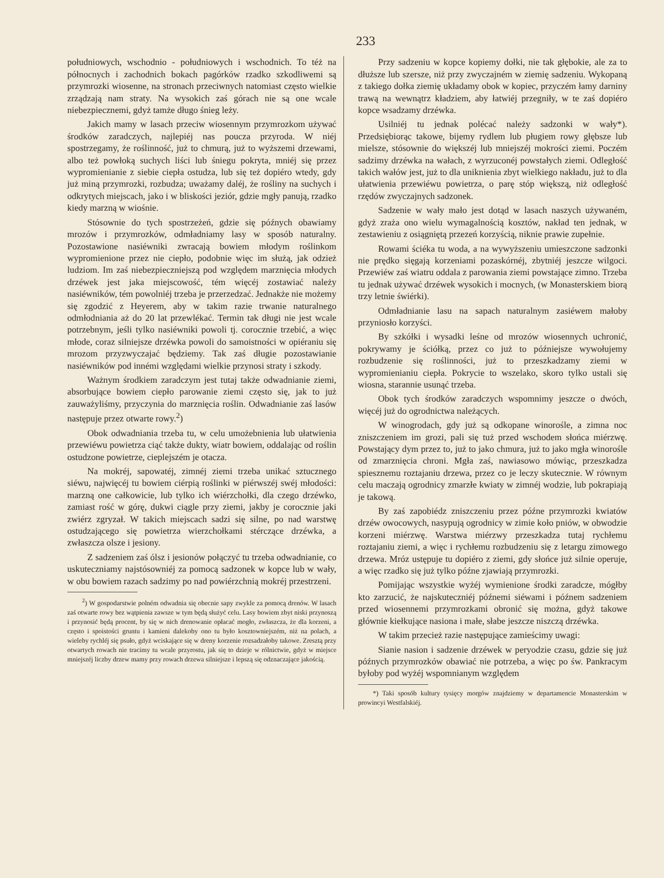233
południowych, wschodnio - południowych i wschodnich. To téż na północnych i zachodnich bokach pagórków rzadko szkodliwemi są przymrozki wiosenne, na stronach przeciwnych natomiast często wielkie zrządzają nam straty. Na wysokich zaś górach nie są one wcale niebezpiecznemi, gdyż tamże długo śnieg leży.
Jakich mamy w lasach przeciw wiosennym przymrozkom używać środków zaradczych, najlepiéj nas poucza przyroda. W niéj spostrzegamy, że roślinność, już to chmurą, już to wyższemi drzewami, albo też powłoką suchych liści lub śniegu pokryta, mniéj się przez wypromienianie z siebie ciepła ostudza, lub się też dopiéro wtedy, gdy już miną przymrozki, rozbudza; uważamy daléj, że rośliny na suchych i odkrytych miejscach, jako i w bliskości jeziór, gdzie mgły panują, rzadko kiedy marzną w wiośnie.
Stósownie do tych spostrzeżeń, gdzie się późnych obawiamy mrozów i przymrozków, odmładniamy lasy w sposób naturalny. Pozostawione nasiéwniki zwracają bowiem młodym roślinkom wypromienione przez nie ciepło, podobnie więc im służą, jak odzież ludziom. Im zaś niebezpieczniejszą pod względem marznięcia młodych drzéwek jest jaka miejscowość, tém więcéj zostawiać należy nasiéwników, tém powolniéj trzeba je przerzedzać. Jednakże nie możemy się zgodzić z Heyerem, aby w takim razie trwanie naturalnego odmłodniania aż do 20 lat przewlékać. Termin tak długi nie jest wcale potrzebnym, jeśli tylko nasiéwniki powoli tj. corocznie trzebić, a więc młode, coraz silniejsze drzéwka powoli do samoistności w opiéraniu się mrozom przyzwyczajać będziemy. Tak zaś długie pozostawianie nasiéwników pod innémi względami wielkie przynosi straty i szkody.
Ważnym środkiem zaradczym jest tutaj także odwadnianie ziemi, absorbujące bowiem ciepło parowanie ziemi często się, jak to już zauważyliśmy, przyczynia do marznięcia roślin. Odwadnianie zaś lasów następuje przez otwarte rowy.<sup>2</sup>)
Obok odwadniania trzeba tu, w celu umożebnienia lub ułatwienia przewiéwu powietrza ciąć także dukty, wiatr bowiem, oddalając od roślin ostudzone powietrze, cieplejszém je otacza.
Na mokréj, sapowatéj, zimnéj ziemi trzeba unikać sztucznego siéwu, najwięcéj tu bowiem ciérpią roślinki w piérwszéj swéj młodości: marzną one całkowicie, lub tylko ich wiérzchołki, dla czego drzéwko, zamiast rość w górę, dukwi ciągle przy ziemi, jakby je corocznie jaki zwiérz zgryzał. W takich miejscach sadzi się silne, po nad warstwę ostudzającego się powietrza wierzchołkami stérczące drzéwka, a zwłaszcza olsze i jesiony.
Z sadzeniem zaś ólsz i jesionów połączyć tu trzeba odwadnianie, co uskuteczniamy najstósowniéj za pomocą sadzonek w kopce lub w wały, w obu bowiem razach sadzimy po nad powiérzchnią mokréj przestrzeni.
<sup>2</sup>) W gospodarstwie polném odwadnia się obecnie sapy zwykle za pomocą drenów. W lasach zaś otwarte rowy bez wątpienia zawsze w tym będą służyć celu. Lasy bowiem zbyt niski przynoszą i przynosić będą procent, by się w nich drenowanie opłacać mogło, zwłaszcza, że dla korzeni, a często i spoistości gruntu i kamieni dalekoby ono tu było kosztowniejszém, niż na polach, a wieleby rychléj się psuło, gdyż wciskające się w dreny korzenie rozsadzałoby takowe. Zresztą przy otwartych rowach nie tracimy tu wcale przyrostu, jak się to dzieje w rólnictwie, gdyż w miejsce mniejszéj liczby drzew mamy przy rowach drzewa silniejsze i lepszą się odznaczające jakością.
Przy sadzeniu w kopce kopiemy dołki, nie tak głębokie, ale za to dłuższe lub szersze, niż przy zwyczajném w ziemię sadzeniu. Wykopaną z takiego dołka ziemię układamy obok w kopiec, przyczém łamy darniny trawą na wewnątrz kładziem, aby łatwiéj przegniły, w te zaś dopiéro kopce wsadzamy drzéwka.
Usilniéj tu jednak polécać należy sadzonki w wały*). Przedsiębiorąc takowe, bijemy rydlem lub pługiem rowy głębsze lub mielsze, stósownie do większéj lub mniejszéj mokrości ziemi. Poczém sadzimy drzéwka na wałach, z wyrzuconéj powstałych ziemi. Odległość takich wałów jest, już to dla uniknienia zbyt wielkiego nakładu, już to dla ułatwienia przewiéwu powietrza, o parę stóp większą, niż odległość rzędów zwyczajnych sadzonek.
Sadzenie w wały mało jest dotąd w lasach naszych używaném, gdyż zraża ono wielu wymagalnością kosztów, nakład ten jednak, w zestawieniu z osiągniętą przezeń korzyścią, niknie prawie zupełnie.
Rowami ściéka tu woda, a na wywyższeniu umieszczone sadzonki nie prędko sięgają korzeniami pozaskórnéj, zbytniéj jeszcze wilgoci. Przewiéw zaś wiatru oddala z parowania ziemi powstające zimno. Trzeba tu jednak używać drzéwek wysokich i mocnych, (w Monasterskiem biorą trzy letnie świérki).
Odmładnianie lasu na sapach naturalnym zasiéwem małoby przyniosło korzyści.
By szkółki i wysadki leśne od mrozów wiosennych uchronić, pokrywamy je ściółką, przez co już to późniejsze wywołujemy rozbudzenie się roślinności, już to przeszkadzamy ziemi w wypromienianiu ciepła. Pokrycie to wszelako, skoro tylko ustali się wiosna, starannie usunąć trzeba.
Obok tych środków zaradczych wspomnimy jeszcze o dwóch, więcéj już do ogrodnictwa należących.
W winogrodach, gdy już są odkopane winorośle, a zimna noc zniszczeniem im grozi, pali się tuż przed wschodem słońca miérzwę. Powstający dym przez to, już to jako chmura, już to jako mgła winorośle od zmarznięcia chroni. Mgła zaś, nawiasowo mówiąc, przeszkadza spiesznemu roztajaniu drzewa, przez co je leczy skutecznie. W równym celu maczają ogrodnicy zmarzłe kwiaty w zimnéj wodzie, lub pokrapiają je takową.
By zaś zapobiédz zniszczeniu przez późne przymrozki kwiatów drzéw owocowych, nasypują ogrodnicy w zimie koło pniów, w obwodzie korzeni miérzwę. Warstwa miérzwy przeszkadza tutaj rychłemu roztajaniu ziemi, a więc i rychłemu rozbudzeniu się z letargu zimowego drzewa. Mróz ustępuje tu dopiéro z ziemi, gdy słońce już silnie operuje, a więc rzadko się już tylko późne zjawiają przymrozki.
Pomijając wszystkie wyżéj wymienione środki zaradcze, mógłby kto zarzucić, że najskuteczniéj późnemi siéwami i późnem sadzeniem przed wiosennemi przymrozkami obronić się można, gdyż takowe głównie kiełkujące nasiona i małe, słabe jeszcze niszczą drzéwka.
W takim przecież razie następujące zamieścimy uwagi:
Sianie nasion i sadzenie drzéwek w peryodzie czasu, gdzie się już późnych przymrozków obawiać nie potrzeba, a więc po św. Pankracym byłoby pod wyżéj wspomnianym względem
*) Taki sposób kultury tysięcy morgów znajdziemy w departamencie Monasterskim w prowincyi Westfalskiéj.